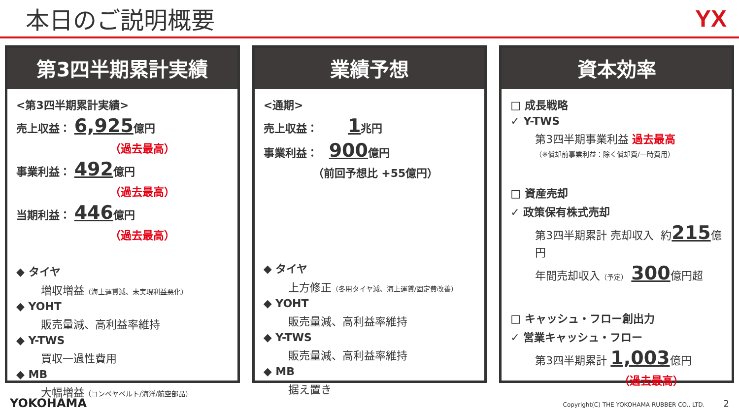本日のご説明概要 YX
第3四半期累計実績
<第3四半期累計実績>
売上収益： 6,925億円
（過去最高）
事業利益： 492億円
（過去最高）
当期利益： 446億円
（過去最高）
◆ タイヤ
増収増益（海上運賃減、未実現利益悪化）
◆ YOHT
販売量減、高利益率維持
◆ Y-TWS
買収一過性費用
◆ MB
大幅増益（コンベヤベルト/海洋/航空部品）
業績予想
<通期>
売上収益： 1兆円
事業利益： 900億円
（前回予想比 +55億円）
◆ タイヤ
上方修正（冬用タイヤ減、海上運賃/固定費改善）
◆ YOHT
販売量減、高利益率維持
◆ Y-TWS
販売量減、高利益率維持
◆ MB
据え置き
資本効率
□ 成長戦略
✓ Y-TWS
第3四半期事業利益 過去最高
（※償却前事業利益：除く償却費/一時費用）
□ 資産売却
✓ 政策保有株式売却
第3四半期累計 売却収入 約215億円
年間売却収入（予定） 300億円超
□ キャッシュ・フロー創出力
✓ 営業キャッシュ・フロー
第3四半期累計 1,003億円
（過去最高）
YOKOHAMA Copyright(C) THE YOKOHAMA RUBBER CO., LTD. 2